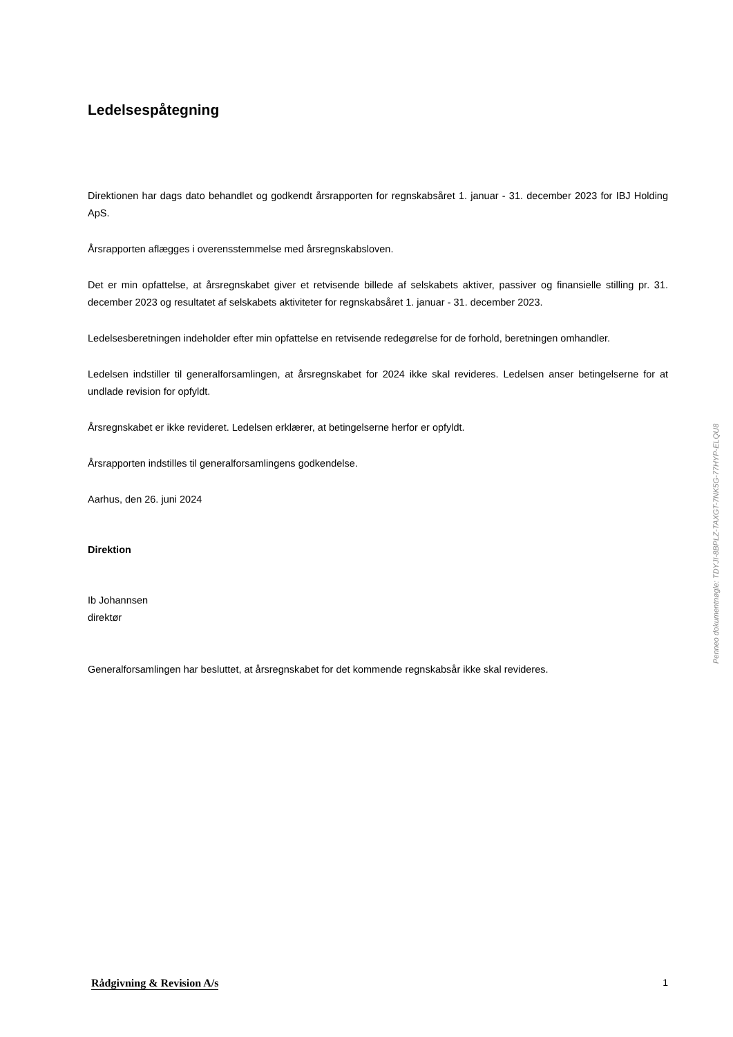Ledelsespåtegning
Direktionen har dags dato behandlet og godkendt årsrapporten for regnskabsåret 1. januar - 31. december 2023 for IBJ Holding ApS.
Årsrapporten aflægges i overensstemmelse med årsregnskabsloven.
Det er min opfattelse, at årsregnskabet giver et retvisende billede af selskabets aktiver, passiver og finansielle stilling pr. 31. december 2023 og resultatet af selskabets aktiviteter for regnskabsåret 1. januar - 31. december 2023.
Ledelsesberetningen indeholder efter min opfattelse en retvisende redegørelse for de forhold, beretningen omhandler.
Ledelsen indstiller til generalforsamlingen, at årsregnskabet for 2024 ikke skal revideres. Ledelsen anser betingelserne for at undlade revision for opfyldt.
Årsregnskabet er ikke revideret. Ledelsen erklærer, at betingelserne herfor er opfyldt.
Årsrapporten indstilles til generalforsamlingens godkendelse.
Aarhus, den 26. juni 2024
Direktion
Ib Johannsen
direktør
Generalforsamlingen har besluttet, at årsregnskabet for det kommende regnskabsår ikke skal revideres.
Penneo dokumentnøgle: TDYJI-8BPLZ-TAXGT-7NK5G-77HYP-ELQU8
Rådgivning & Revision A/s 1